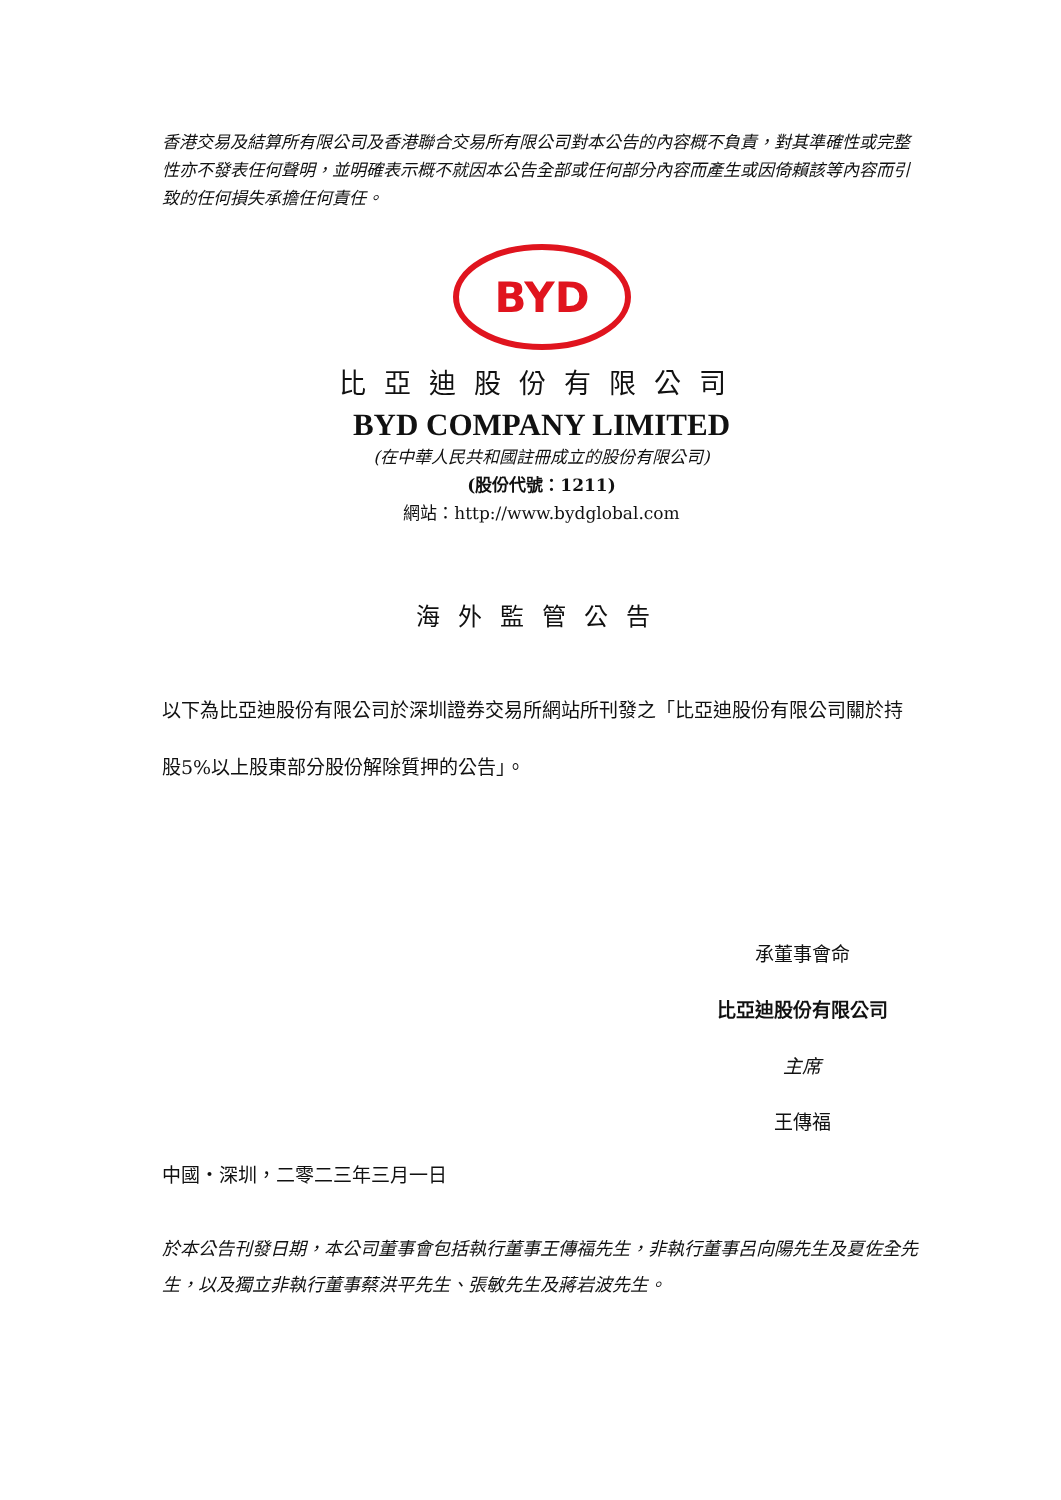香港交易及結算所有限公司及香港聯合交易所有限公司對本公告的內容概不負責，對其準確性或完整性亦不發表任何聲明，並明確表示概不就因本公告全部或任何部分內容而產生或因倚賴該等內容而引致的任何損失承擔任何責任。
BYD
比亞迪股份有限公司
BYD COMPANY LIMITED
(在中華人民共和國註冊成立的股份有限公司)
(股份代號：1211)
網站：http://www.bydglobal.com
海外監管公告
以下為比亞迪股份有限公司於深圳證券交易所網站所刊發之「比亞迪股份有限公司關於持股5%以上股東部分股份解除質押的公告」。
承董事會命
比亞迪股份有限公司
主席
王傳福
中國・深圳，二零二三年三月一日
於本公告刊發日期，本公司董事會包括執行董事王傳福先生，非執行董事呂向陽先生及夏佐全先生，以及獨立非執行董事蔡洪平先生、張敏先生及蔣岩波先生。